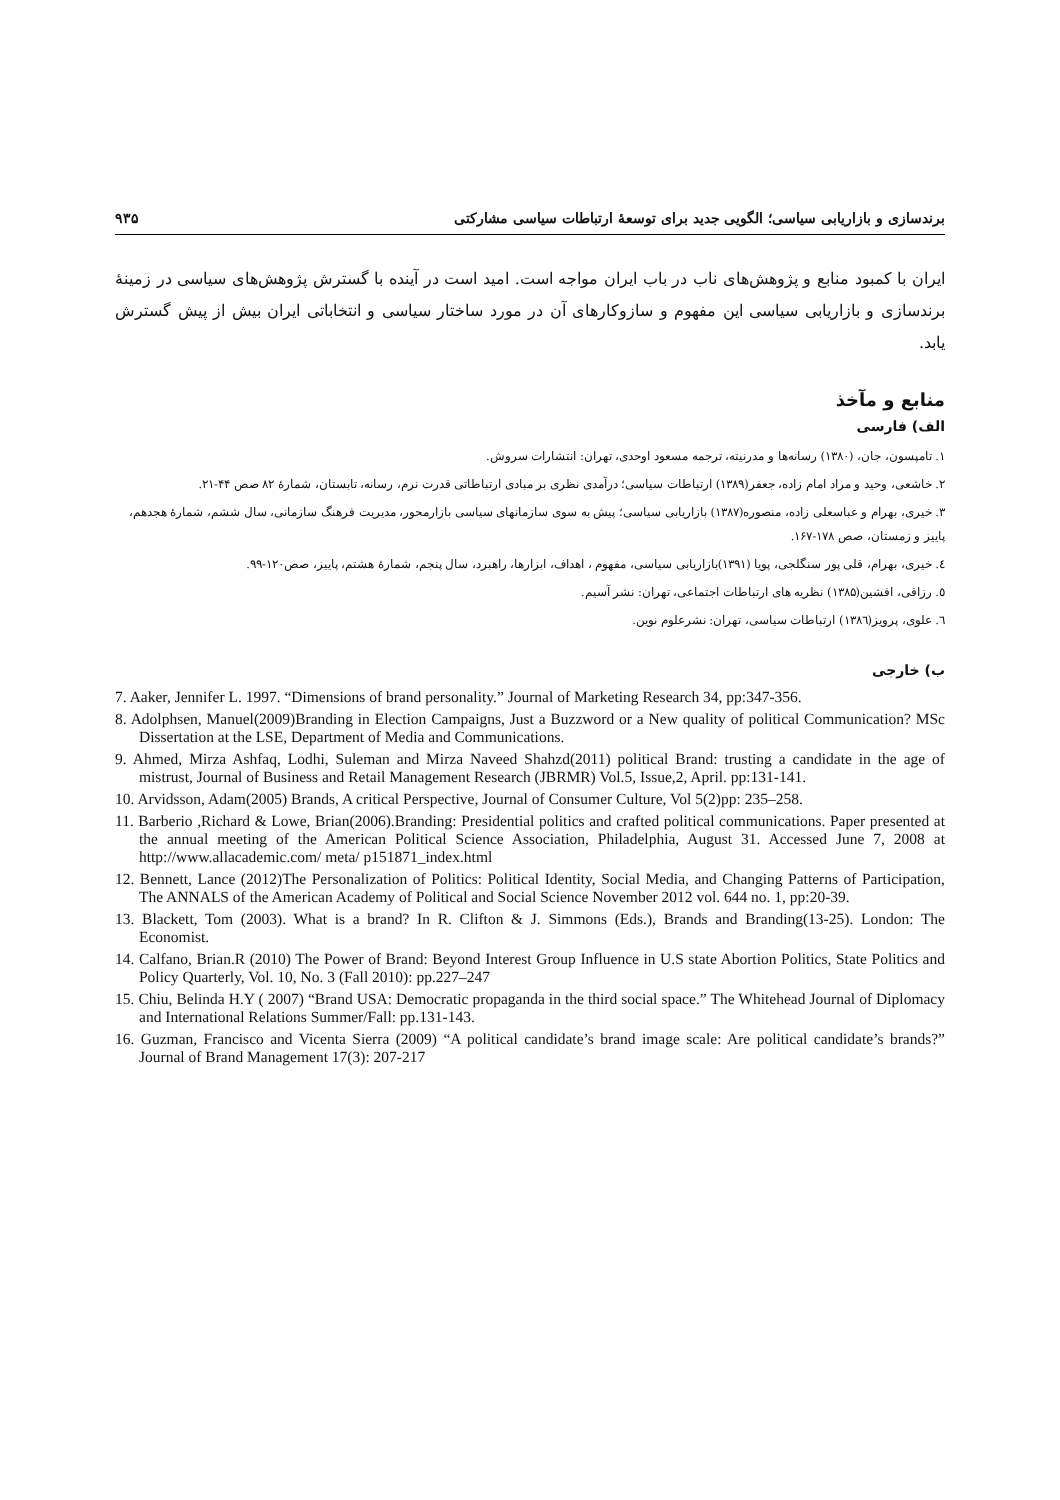برندسازی و بازاریابی سیاسی؛ الگویی جدید برای توسعهٔ ارتباطات سیاسی مشارکتی ۹۳۵
ایران با کمبود منابع و پژوهش‌های ناب در باب ایران مواجه است. امید است در آینده با گسترش پژوهش‌های سیاسی در زمینهٔ برندسازی و بازاریابی سیاسی این مفهوم و سازوکارهای آن در مورد ساختار سیاسی و انتخاباتی ایران بیش از پیش گسترش یابد.
منابع و مآخذ
الف) فارسی
۱. تامپسون، جان، (۱۳۸۰) رسانه‌ها و مدرنیته، ترجمه مسعود اوحدی، تهران: انتشارات سروش.
۲. خاشعی، وحید و مراد امام زاده، جعفر(۱۳۸۹) ارتباطات سیاسی؛ درآمدی نظری بر مبادی ارتباطاتی قدرت نرم، رسانه، تابستان، شمارهٔ ۸۲ صص ۴۴-۲۱.
۳. خیری، بهرام و عباسعلی زاده، منصوره(۱۳۸۷) بازاریابی سیاسی؛ پیش به سوی سازمانهای سیاسی بازارمحور، مدیریت فرهنگ سازمانی، سال ششم، شمارهٔ هجدهم، پاییز و زمستان، صص ۱۷۸-۱۶۷.
٤. خیری، بهرام، قلی پور سنگلجی، پویا (۱۳۹۱)بازاریابی سیاسی، مفهوم ، اهداف، ابزارها، راهبرد، سال پنجم، شمارهٔ هشتم، پاییز، صص۱۲۰-۹۹.
٥. رزاقی، افشین(۱۳۸۵) نظریه های ارتباطات اجتماعی، تهران: نشر آسیم.
٦. علوی، پرویز(۱۳۸٦) ارتباطات سیاسی، تهران: نشرعلوم نوین.
ب) خارجی
7. Aaker, Jennifer L. 1997. “Dimensions of brand personality.” Journal of Marketing Research 34, pp:347-356.
8. Adolphsen, Manuel(2009)Branding in Election Campaigns, Just a Buzzword or a New quality of political Communication? MSc Dissertation at the LSE, Department of Media and Communications.
9. Ahmed, Mirza Ashfaq, Lodhi, Suleman and Mirza Naveed Shahzd(2011) political Brand: trusting a candidate in the age of mistrust, Journal of Business and Retail Management Research (JBRMR) Vol.5, Issue,2, April. pp:131-141.
10. Arvidsson, Adam(2005) Brands, A critical Perspective, Journal of Consumer Culture, Vol 5(2)pp: 235–258.
11. Barberio ,Richard & Lowe, Brian(2006).Branding: Presidential politics and crafted political communications. Paper presented at the annual meeting of the American Political Science Association, Philadelphia, August 31. Accessed June 7, 2008 at http://www.allacademic.com/ meta/ p151871_index.html
12. Bennett, Lance (2012)The Personalization of Politics: Political Identity, Social Media, and Changing Patterns of Participation, The ANNALS of the American Academy of Political and Social Science November 2012 vol. 644 no. 1, pp:20-39.
13. Blackett, Tom (2003). What is a brand? In R. Clifton & J. Simmons (Eds.), Brands and Branding(13-25). London: The Economist.
14. Calfano, Brian.R (2010) The Power of Brand: Beyond Interest Group Influence in U.S state Abortion Politics, State Politics and Policy Quarterly, Vol. 10, No. 3 (Fall 2010): pp.227–247
15. Chiu, Belinda H.Y ( 2007) “Brand USA: Democratic propaganda in the third social space.” The Whitehead Journal of Diplomacy and International Relations Summer/Fall: pp.131-143.
16. Guzman, Francisco and Vicenta Sierra (2009) “A political candidate’s brand image scale: Are political candidate’s brands?” Journal of Brand Management 17(3): 207-217